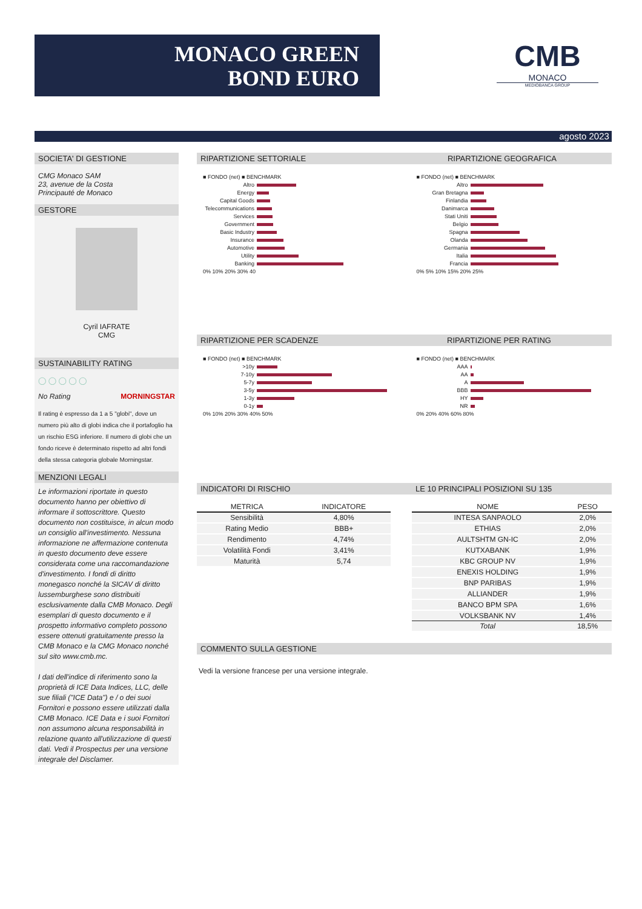MONACO GREEN
BOND EURO
CMB
MONACO
MEDIOBANCA GROUP
agosto 2023
SOCIETA' DI GESTIONE
CMG Monaco SAM
23, avenue de la Costa
Principauté de Monaco
GESTORE
Cyril IAFRATE
CMG
SUSTAINABILITY RATING
◯ ◯ ◯ ◯ ◯
No Rating MORNINGSTAR
Il rating è espresso da 1 a 5 "globi", dove un numero più alto di globi indica che il portafoglio ha un rischio ESG inferiore. Il numero di globi che un fondo riceve è determinato rispetto ad altri fondi della stessa categoria globale Morningstar.
MENZIONI LEGALI
Le informazioni riportate in questo documento hanno per obiettivo di informare il sottoscrittore. Questo documento non costituisce, in alcun modo un consiglio all'investimento. Nessuna informazione ne affermazione contenuta in questo documento deve essere considerata come una raccomandazione d'investimento. I fondi di diritto monegasco nonché la SICAV di diritto lussemburghese sono distribuiti esclusivamente dalla CMB Monaco. Degli esemplari di questo documento e il prospetto informativo completo possono essere ottenuti gratuitamente presso la CMB Monaco e la CMG Monaco nonché sul sito www.cmb.mc.
I dati dell'indice di riferimento sono la proprietà di ICE Data Indices, LLC, delle sue filiali ("ICE Data") e / o dei suoi Fornitori e possono essere utilizzati dalla CMB Monaco. ICE Data e i suoi Fornitori non assumono alcuna responsabilità in relazione quanto all'utilizzazione di questi dati. Vedi il Prospectus per una versione integrale del Disclamer.
RIPARTIZIONE SETTORIALE RIPARTIZIONE GEOGRAFICA
■ FONDO (net) ■ BENCHMARK
Altro
Energy
Capital Goods
Telecommunications
Services
Government
Basic Industry
Insurance
Automotive
Utility
Banking
0% 10% 20% 30% 40
■ FONDO (net) ■ BENCHMARK
Altro
Gran Bretagna
Finlandia
Danimarca
Stati Uniti
Belgio
Spagna
Olanda
Germania
Italia
Francia
0% 5% 10% 15% 20% 25%
RIPARTIZIONE PER SCADENZE RIPARTIZIONE PER RATING
■ FONDO (net) ■ BENCHMARK
>10y
7-10y
5-7y
3-5y
1-3y
0-1y
0% 10% 20% 30% 40% 50%
■ FONDO (net) ■ BENCHMARK
AAA
AA
A
BBB
HY
NR
0% 20% 40% 60% 80%
INDICATORI DI RISCHIO LE 10 PRINCIPALI POSIZIONI SU 135
| METRICA | INDICATORE |
| --- | --- |
| Sensibilità | 4,80% |
| Rating Medio | BBB+ |
| Rendimento | 4,74% |
| Volatilità Fondi | 3,41% |
| Maturità | 5,74 |
| NOME | PESO |
| --- | --- |
| INTESA SANPAOLO | 2,0% |
| ETHIAS | 2,0% |
| AULTSHTM GN-IC | 2,0% |
| KUTXABANK | 1,9% |
| KBC GROUP NV | 1,9% |
| ENEXIS HOLDING | 1,9% |
| BNP PARIBAS | 1,9% |
| ALLIANDER | 1,9% |
| BANCO BPM SPA | 1,6% |
| VOLKSBANK NV | 1,4% |
| Total | 18,5% |
COMMENTO SULLA GESTIONE
Vedi la versione francese per una versione integrale.